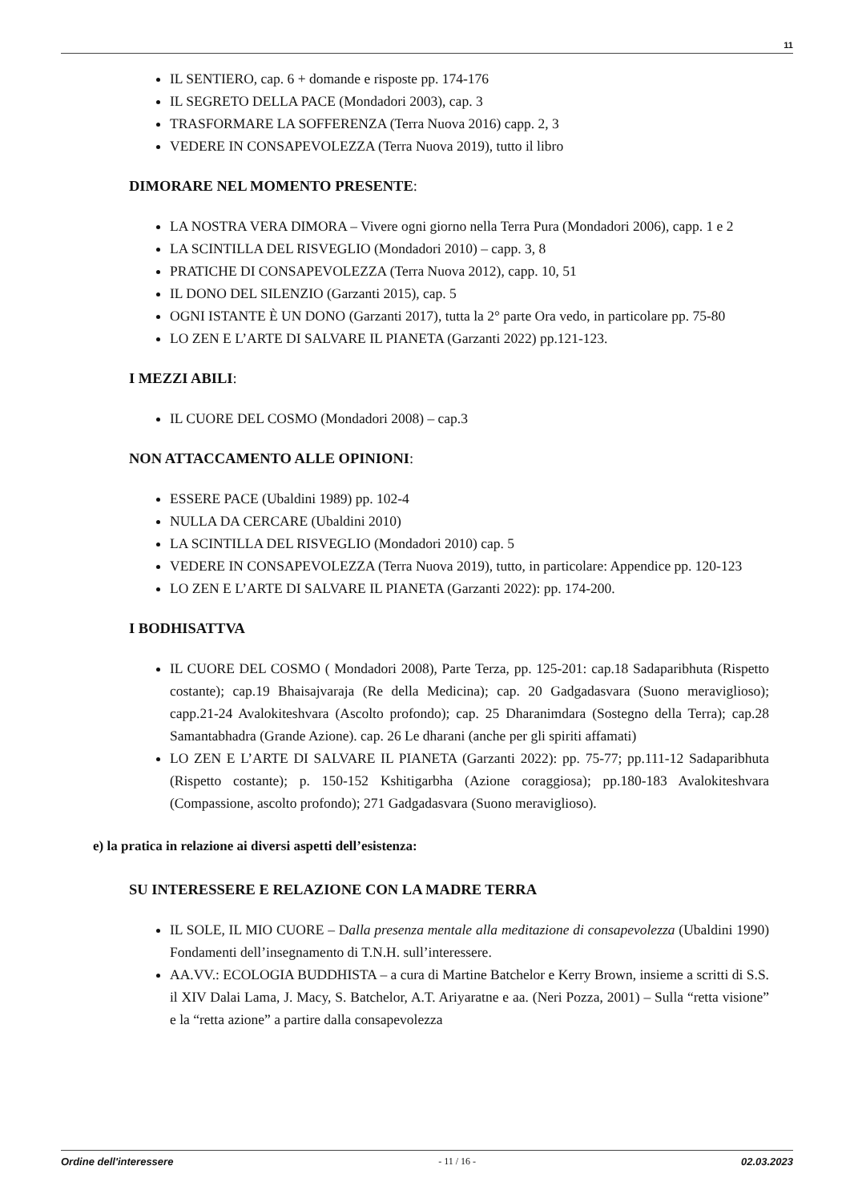11
IL SENTIERO, cap. 6 + domande e risposte pp. 174-176
IL SEGRETO DELLA PACE (Mondadori 2003), cap. 3
TRASFORMARE LA SOFFERENZA (Terra Nuova 2016) capp. 2, 3
VEDERE IN CONSAPEVOLEZZA (Terra Nuova 2019), tutto il libro
DIMORARE NEL MOMENTO PRESENTE:
LA NOSTRA VERA DIMORA – Vivere ogni giorno nella Terra Pura (Mondadori 2006), capp. 1 e 2
LA SCINTILLA DEL RISVEGLIO (Mondadori 2010) – capp. 3, 8
PRATICHE DI CONSAPEVOLEZZA (Terra Nuova 2012), capp. 10, 51
IL DONO DEL SILENZIO (Garzanti 2015), cap. 5
OGNI ISTANTE È UN DONO (Garzanti 2017), tutta la 2° parte Ora vedo, in particolare pp. 75-80
LO ZEN E L’ARTE DI SALVARE IL PIANETA (Garzanti 2022) pp.121-123.
I MEZZI ABILI:
IL CUORE DEL COSMO (Mondadori 2008) – cap.3
NON ATTACCAMENTO ALLE OPINIONI:
ESSERE PACE (Ubaldini 1989) pp. 102-4
NULLA DA CERCARE (Ubaldini 2010)
LA SCINTILLA DEL RISVEGLIO (Mondadori 2010) cap. 5
VEDERE IN CONSAPEVOLEZZA (Terra Nuova 2019), tutto, in particolare: Appendice pp. 120-123
LO ZEN E L’ARTE DI SALVARE IL PIANETA (Garzanti 2022): pp. 174-200.
I BODHISATTVA
IL CUORE DEL COSMO ( Mondadori 2008), Parte Terza, pp. 125-201: cap.18 Sadaparibhuta (Rispetto costante); cap.19 Bhaisajvaraja (Re della Medicina); cap. 20 Gadgadasvara (Suono meraviglioso); capp.21-24 Avalokiteshvara (Ascolto profondo); cap. 25 Dharanimdara (Sostegno della Terra); cap.28 Samantabhadra (Grande Azione). cap. 26 Le dharani (anche per gli spiriti affamati)
LO ZEN E L’ARTE DI SALVARE IL PIANETA (Garzanti 2022): pp. 75-77; pp.111-12 Sadaparibhuta (Rispetto costante); p. 150-152 Kshitigarbha (Azione coraggiosa); pp.180-183 Avalokiteshvara (Compassione, ascolto profondo); 271 Gadgadasvara (Suono meraviglioso).
e) la pratica in relazione ai diversi aspetti dell’esistenza:
SU INTERESSERE E RELAZIONE CON LA MADRE TERRA
IL SOLE, IL MIO CUORE – Dalla presenza mentale alla meditazione di consapevolezza (Ubaldini 1990) Fondamenti dell’insegnamento di T.N.H. sull’interessere.
AA.VV.: ECOLOGIA BUDDHISTA – a cura di Martine Batchelor e Kerry Brown, insieme a scritti di S.S. il XIV Dalai Lama, J. Macy, S. Batchelor, A.T. Ariyaratne e aa. (Neri Pozza, 2001) – Sulla “retta visione” e la “retta azione” a partire dalla consapevolezza
Ordine dell'interessere - 11 / 16 - 02.03.2023